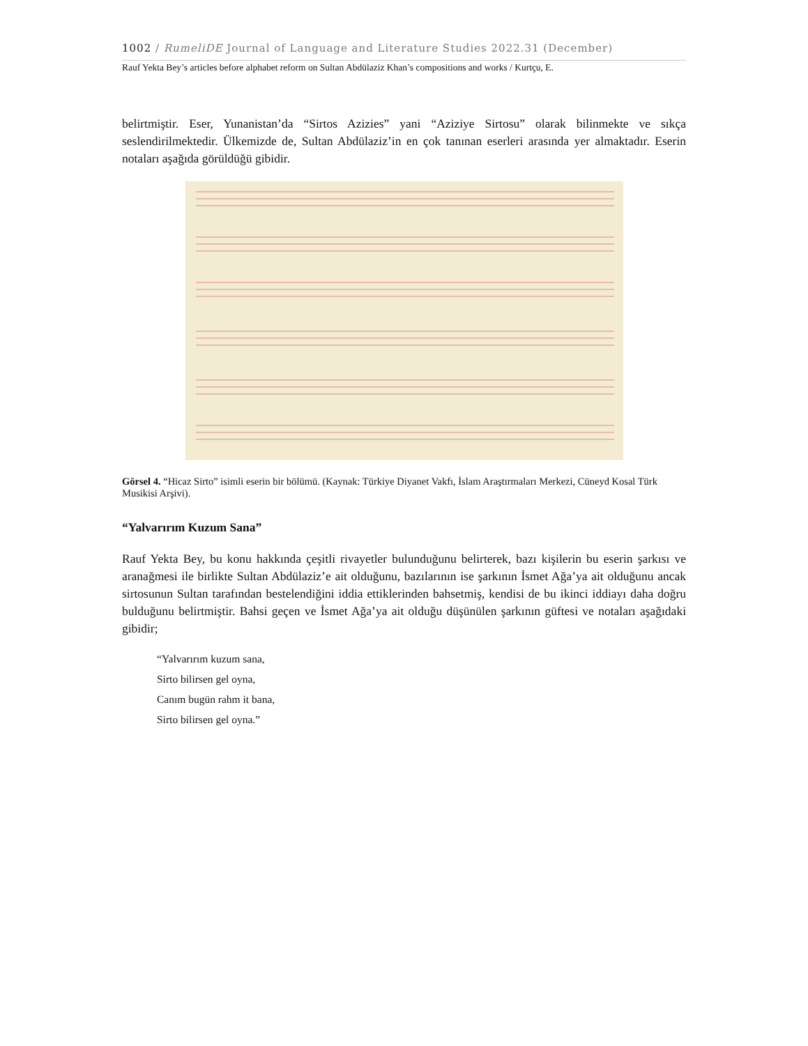1002 / RumeliDE Journal of Language and Literature Studies 2022.31 (December)
Rauf Yekta Bey’s articles before alphabet reform on Sultan Abdülaziz Khan’s compositions and works / Kurtçu, E.
belirtmiştir. Eser, Yunanistan’da “Sirtos Azizies” yani “Aziziye Sirtosu” olarak bilinmekte ve sıkça seslendirilmektedir. Ülkemizde de, Sultan Abdülaziz’in en çok tanınan eserleri arasında yer almaktadır. Eserin notaları aşağıda görüldüğü gibidir.
Görsel 4. “Hicaz Sirto” isimli eserin bir bölümü. (Kaynak: Türkiye Diyanet Vakfı, İslam Araştırmaları Merkezi, Cüneyd Kosal Türk Musikisi Arşivi).
“Yalvarırım Kuzum Sana”
Rauf Yekta Bey, bu konu hakkında çeşitli rivayetler bulunduğunu belirterek, bazı kişilerin bu eserin şarkısı ve aranağmesi ile birlikte Sultan Abdülaziz’e ait olduğunu, bazılarının ise şarkının İsmet Ağa’ya ait olduğunu ancak sirtosunun Sultan tarafından bestelendiğini iddia ettiklerinden bahsetmiş, kendisi de bu ikinci iddiayı daha doğru bulduğunu belirtmiştir. Bahsi geçen ve İsmet Ağa’ya ait olduğu düşünülen şarkının güftesi ve notaları aşağıdaki gibidir;
“Yalvarırım kuzum sana,
Sirto bilirsen gel oyna,
Canım bugün rahm it bana,
Sirto bilirsen gel oyna.”